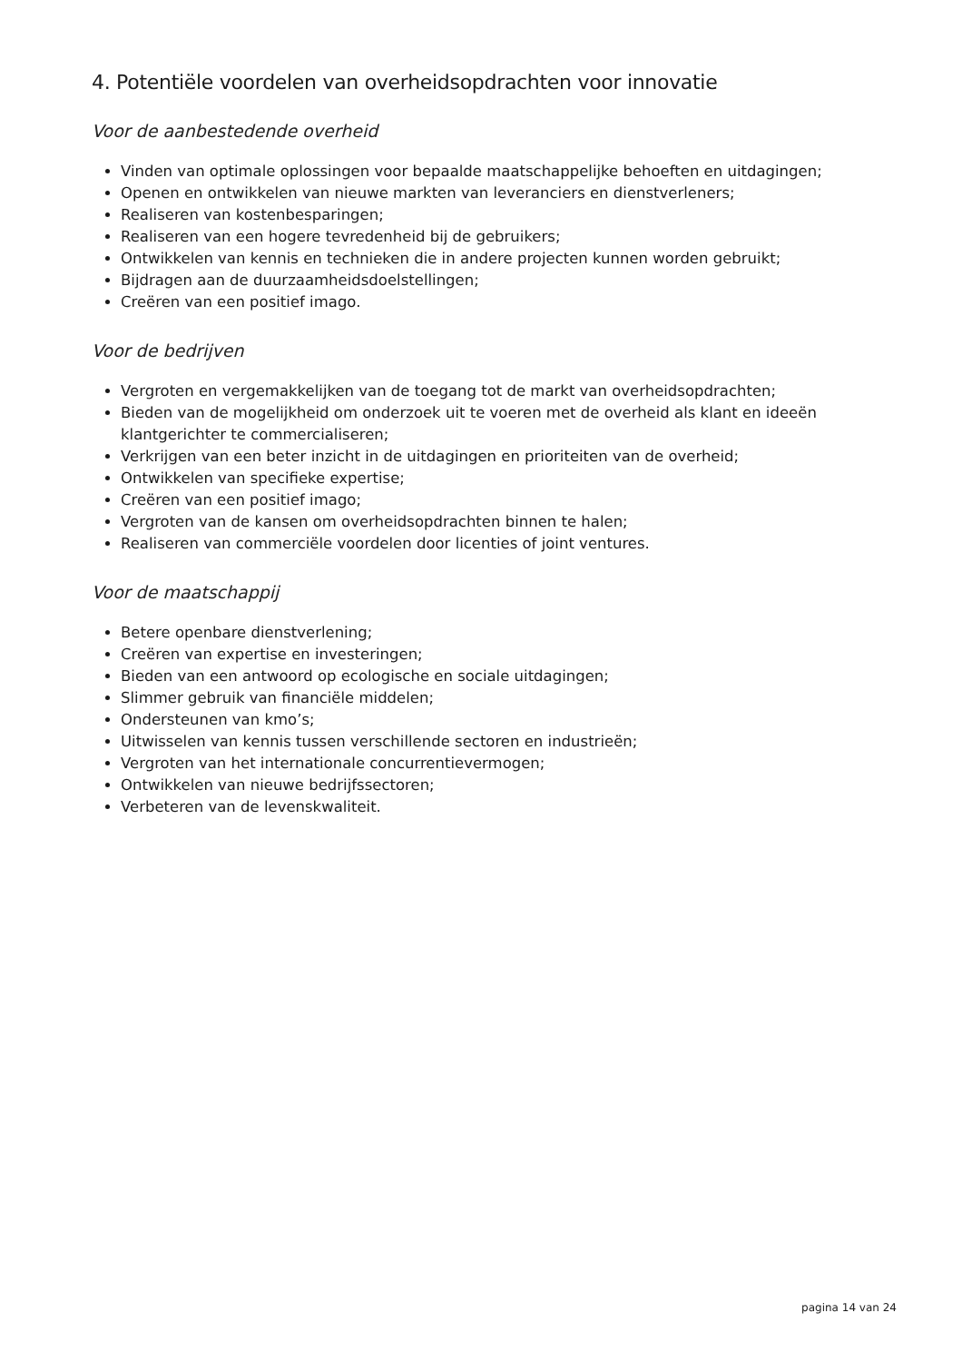4. Potentiële voordelen van overheidsopdrachten voor innovatie
Voor de aanbestedende overheid
Vinden van optimale oplossingen voor bepaalde maatschappelijke behoeften en uitdagingen;
Openen en ontwikkelen van nieuwe markten van leveranciers en dienstverleners;
Realiseren van kostenbesparingen;
Realiseren van een hogere tevredenheid bij de gebruikers;
Ontwikkelen van kennis en technieken die in andere projecten kunnen worden gebruikt;
Bijdragen aan de duurzaamheidsdoelstellingen;
Creëren van een positief imago.
Voor de bedrijven
Vergroten en vergemakkelijken van de toegang tot de markt van overheidsopdrachten;
Bieden van de mogelijkheid om onderzoek uit te voeren met de overheid als klant en ideeën klantgerichter te commercialiseren;
Verkrijgen van een beter inzicht in de uitdagingen en prioriteiten van de overheid;
Ontwikkelen van specifieke expertise;
Creëren van een positief imago;
Vergroten van de kansen om overheidsopdrachten binnen te halen;
Realiseren van commerciële voordelen door licenties of joint ventures.
Voor de maatschappij
Betere openbare dienstverlening;
Creëren van expertise en investeringen;
Bieden van een antwoord op ecologische en sociale uitdagingen;
Slimmer gebruik van financiële middelen;
Ondersteunen van kmo’s;
Uitwisselen van kennis tussen verschillende sectoren en industrieën;
Vergroten van het internationale concurrentievermogen;
Ontwikkelen van nieuwe bedrijfssectoren;
Verbeteren van de levenskwaliteit.
pagina 14 van 24